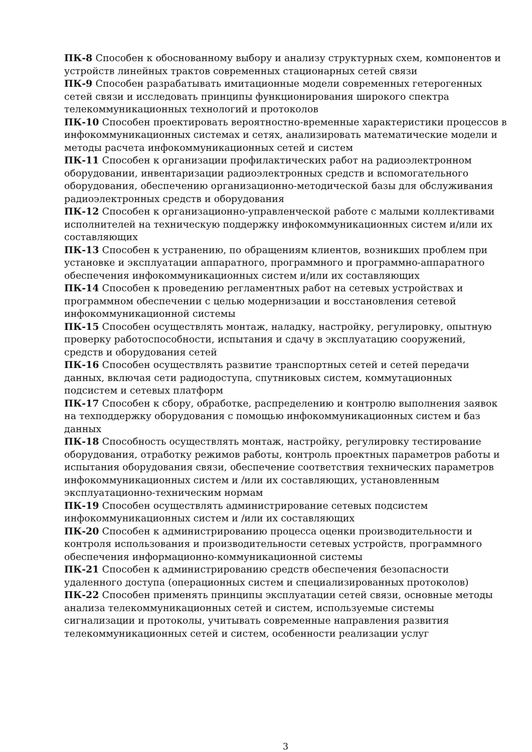ПК-8 Способен к обоснованному выбору и анализу структурных схем, компонентов и устройств линейных трактов современных стационарных сетей связи
ПК-9 Способен разрабатывать имитационные модели современных гетерогенных сетей связи и исследовать принципы функционирования широкого спектра телекоммуникационных технологий и протоколов
ПК-10 Способен проектировать вероятностно-временные характеристики процессов в инфокоммуникационных системах и сетях, анализировать математические модели и методы расчета инфокоммуникационных сетей и систем
ПК-11 Способен к организации профилактических работ на радиоэлектронном оборудовании, инвентаризации радиоэлектронных средств и вспомогательного оборудования, обеспечению организационно-методической базы для обслуживания радиоэлектронных средств и оборудования
ПК-12 Способен к организационно-управленческой работе с малыми коллективами исполнителей на техническую поддержку инфокоммуникационных систем и/или их составляющих
ПК-13 Способен к устранению, по обращениям клиентов, возникших проблем при установке и эксплуатации аппаратного, программного и программно-аппаратного обеспечения инфокоммуникационных систем и/или их составляющих
ПК-14 Способен к проведению регламентных работ на сетевых устройствах и программном обеспечении с целью модернизации и восстановления сетевой инфокоммуникационной системы
ПК-15 Способен осуществлять монтаж, наладку, настройку, регулировку, опытную проверку работоспособности, испытания и сдачу в эксплуатацию сооружений, средств и оборудования сетей
ПК-16 Способен осуществлять развитие транспортных сетей и сетей передачи данных, включая сети радиодоступа, спутниковых систем, коммутационных подсистем и сетевых платформ
ПК-17 Способен к сбору, обработке, распределению и контролю выполнения заявок на техподдержку оборудования с помощью инфокоммуникационных систем и баз данных
ПК-18 Способность осуществлять монтаж, настройку, регулировку тестирование оборудования, отработку режимов работы, контроль проектных параметров работы и испытания оборудования связи, обеспечение соответствия технических параметров инфокоммуникационных систем и /или их составляющих, установленным эксплуатационно-техническим нормам
ПК-19 Способен осуществлять администрирование сетевых подсистем инфокоммуникационных систем и /или их составляющих
ПК-20 Способен к администрированию процесса оценки производительности и контроля использования и производительности сетевых устройств, программного обеспечения информационно-коммуникационной системы
ПК-21 Способен к администрированию средств обеспечения безопасности удаленного доступа (операционных систем и специализированных протоколов)
ПК-22 Способен применять принципы эксплуатации сетей связи, основные методы анализа телекоммуникационных сетей и систем, используемые системы сигнализации и протоколы, учитывать современные направления развития телекоммуникационных сетей и систем, особенности реализации услуг
3